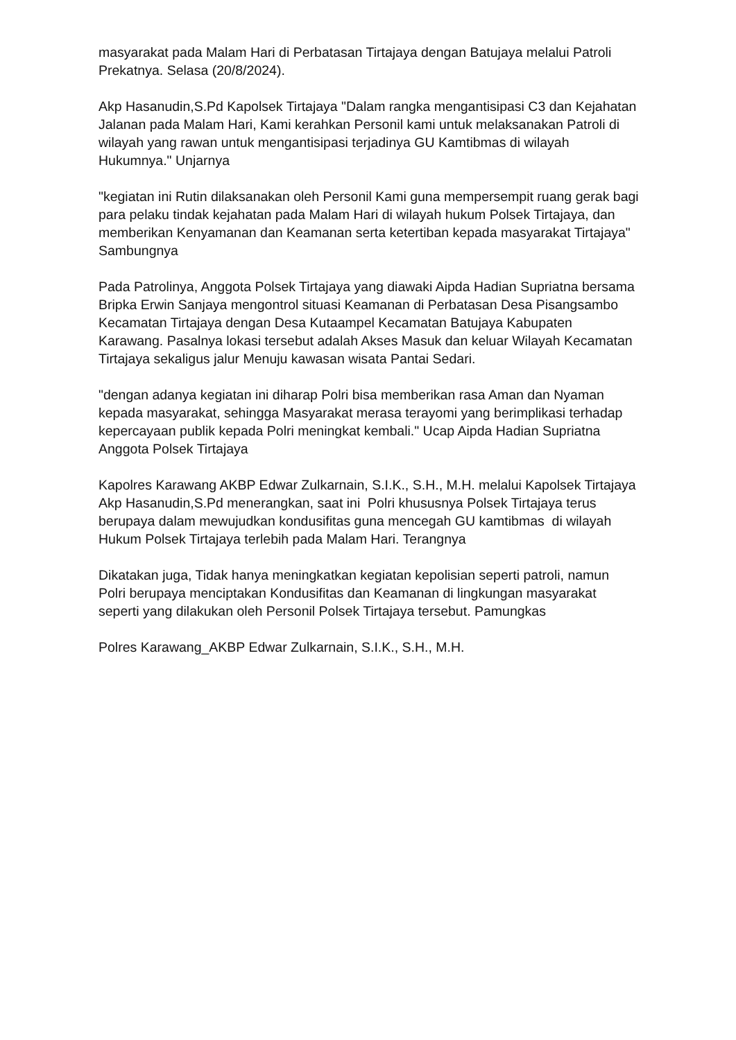masyarakat pada Malam Hari di Perbatasan Tirtajaya dengan Batujaya melalui Patroli Prekatnya. Selasa (20/8/2024).
Akp Hasanudin,S.Pd Kapolsek Tirtajaya "Dalam rangka mengantisipasi C3 dan Kejahatan Jalanan pada Malam Hari, Kami kerahkan Personil kami untuk melaksanakan Patroli di wilayah yang rawan untuk mengantisipasi terjadinya GU Kamtibmas di wilayah Hukumnya." Unjarnya
"kegiatan ini Rutin dilaksanakan oleh Personil Kami guna mempersempit ruang gerak bagi para pelaku tindak kejahatan pada Malam Hari di wilayah hukum Polsek Tirtajaya, dan memberikan Kenyamanan dan Keamanan serta ketertiban kepada masyarakat Tirtajaya" Sambungnya
Pada Patrolinya, Anggota Polsek Tirtajaya yang diawaki Aipda Hadian Supriatna bersama Bripka Erwin Sanjaya mengontrol situasi Keamanan di Perbatasan Desa Pisangsambo Kecamatan Tirtajaya dengan Desa Kutaampel Kecamatan Batujaya Kabupaten Karawang. Pasalnya lokasi tersebut adalah Akses Masuk dan keluar Wilayah Kecamatan Tirtajaya sekaligus jalur Menuju kawasan wisata Pantai Sedari.
"dengan adanya kegiatan ini diharap Polri bisa memberikan rasa Aman dan Nyaman kepada masyarakat, sehingga Masyarakat merasa terayomi yang berimplikasi terhadap kepercayaan publik kepada Polri meningkat kembali." Ucap Aipda Hadian Supriatna Anggota Polsek Tirtajaya
Kapolres Karawang AKBP Edwar Zulkarnain, S.I.K., S.H., M.H. melalui Kapolsek Tirtajaya Akp Hasanudin,S.Pd menerangkan, saat ini Polri khususnya Polsek Tirtajaya terus berupaya dalam mewujudkan kondusifitas guna mencegah GU kamtibmas di wilayah Hukum Polsek Tirtajaya terlebih pada Malam Hari. Terangnya
Dikatakan juga, Tidak hanya meningkatkan kegiatan kepolisian seperti patroli, namun Polri berupaya menciptakan Kondusifitas dan Keamanan di lingkungan masyarakat seperti yang dilakukan oleh Personil Polsek Tirtajaya tersebut. Pamungkas
Polres Karawang_AKBP Edwar Zulkarnain, S.I.K., S.H., M.H.